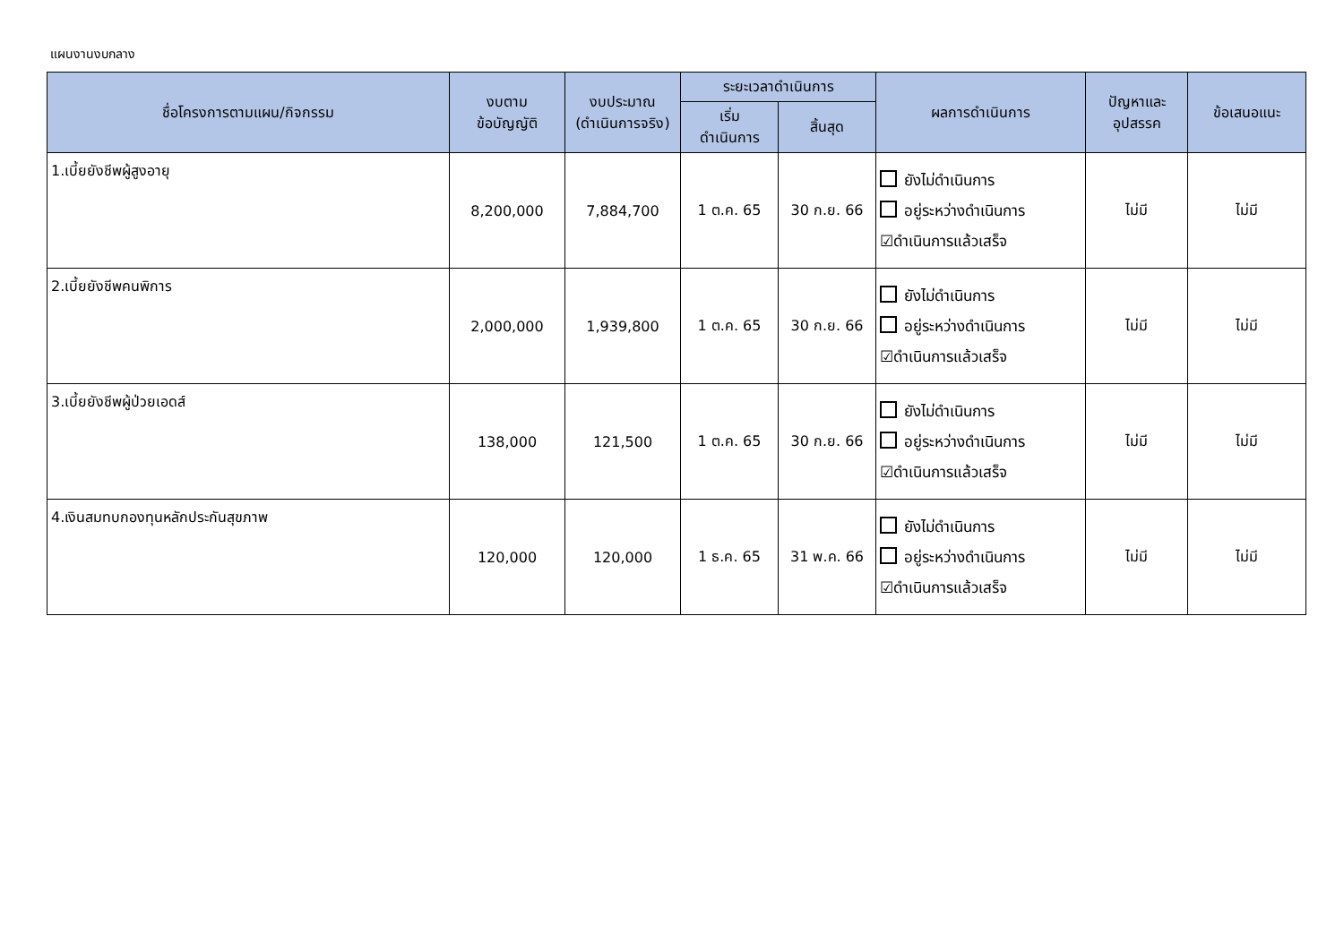แผนงานงบกลาง
| ชื่อโครงการตามแผน/กิจกรรม | งบตาม ข้อบัญญัติ | งบประมาณ (ดำเนินการจริง) | ระยะเวลาดำเนินการ | | ผลการดำเนินการ | ปัญหาและ อุปสรรค | ข้อเสนอแนะ |
| --- | --- | --- | --- | --- | --- | --- | --- |
| | | | เริ่ม ดำเนินการ | สิ้นสุด | | | |
| 1.เบี้ยยังชีพผู้สูงอายุ | 8,200,000 | 7,884,700 | 1 ต.ค. 65 | 30 ก.ย. 66 | ยังไม่ดำเนินการ อยู่ระหว่างดำเนินการ ☑ดำเนินการแล้วเสร็จ | ไม่มี | ไม่มี |
| 2.เบี้ยยังชีพคนพิการ | 2,000,000 | 1,939,800 | 1 ต.ค. 65 | 30 ก.ย. 66 | ยังไม่ดำเนินการ อยู่ระหว่างดำเนินการ ☑ดำเนินการแล้วเสร็จ | ไม่มี | ไม่มี |
| 3.เบี้ยยังชีพผู้ป่วยเอดส์ | 138,000 | 121,500 | 1 ต.ค. 65 | 30 ก.ย. 66 | ยังไม่ดำเนินการ อยู่ระหว่างดำเนินการ ☑ดำเนินการแล้วเสร็จ | ไม่มี | ไม่มี |
| 4.เงินสมทบกองทุนหลักประกันสุขภาพ | 120,000 | 120,000 | 1 ธ.ค. 65 | 31 พ.ค. 66 | ยังไม่ดำเนินการ อยู่ระหว่างดำเนินการ ☑ดำเนินการแล้วเสร็จ | ไม่มี | ไม่มี |